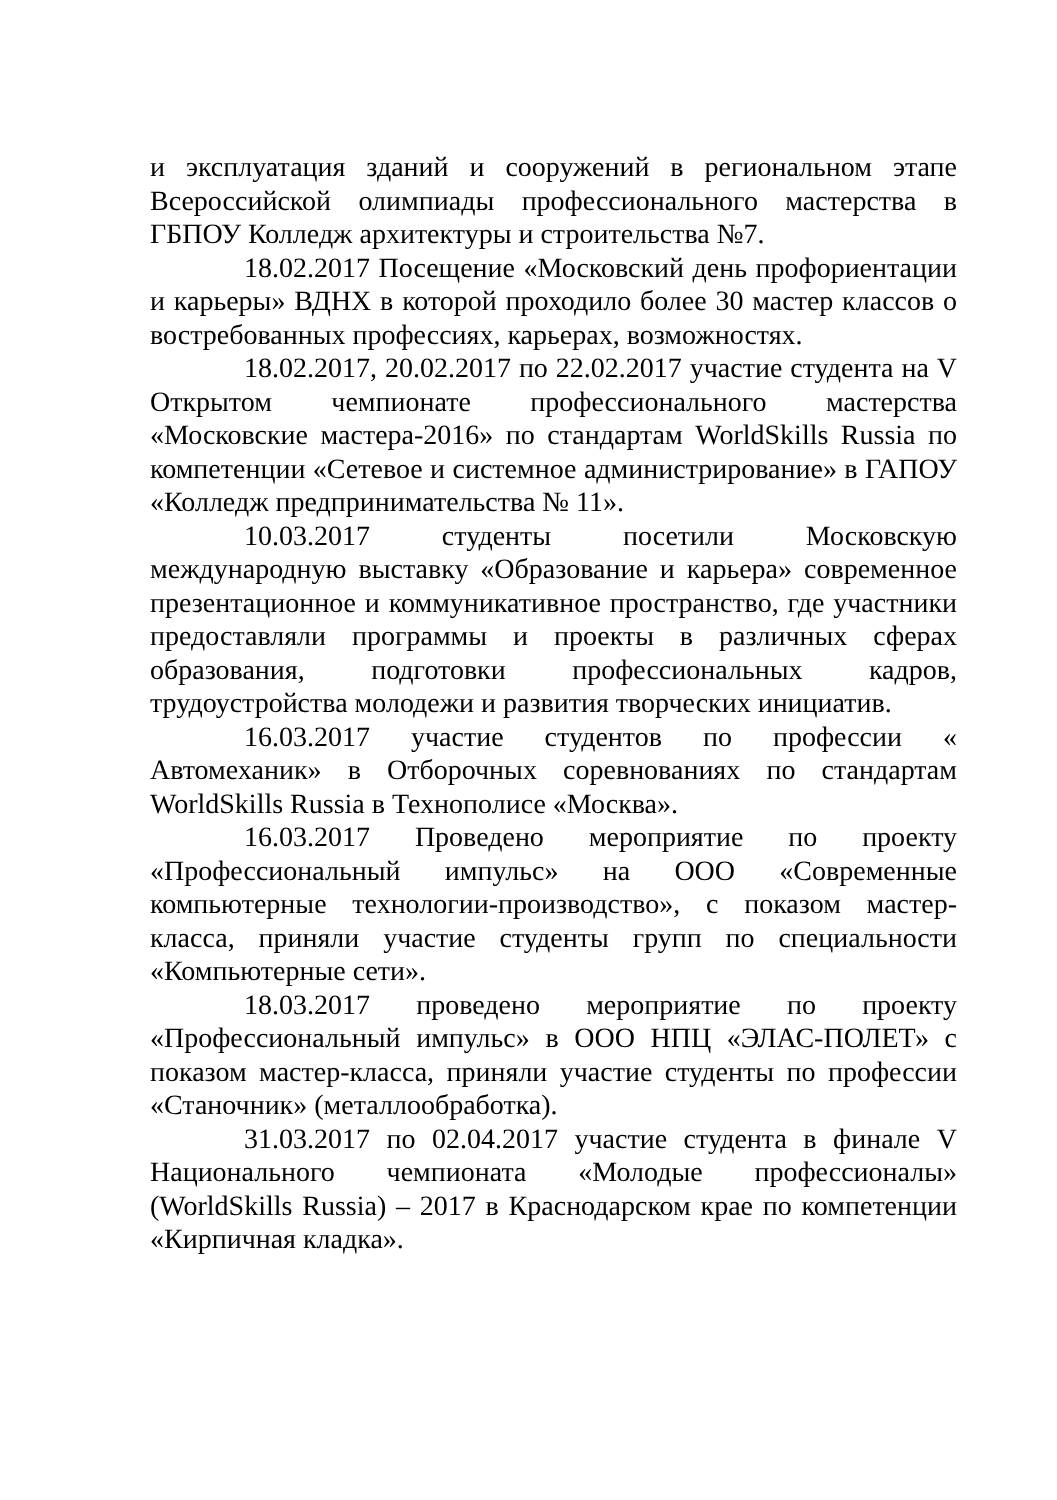и эксплуатация зданий и сооружений в региональном этапе Всероссийской олимпиады профессионального мастерства в ГБПОУ Колледж архитектуры и строительства №7.
18.02.2017 Посещение «Московский день профориентации и карьеры» ВДНХ в которой проходило более 30 мастер классов о востребованных профессиях, карьерах, возможностях.
18.02.2017, 20.02.2017 по 22.02.2017 участие студента на V Открытом чемпионате профессионального мастерства «Московские мастера-2016» по стандартам WorldSkills Russia по компетенции «Сетевое и системное администрирование» в ГАПОУ «Колледж предпринимательства № 11».
10.03.2017 студенты посетили Московскую международную выставку «Образование и карьера» современное презентационное и коммуникативное пространство, где участники предоставляли программы и проекты в различных сферах образования, подготовки профессиональных кадров, трудоустройства молодежи и развития творческих инициатив.
16.03.2017 участие студентов по профессии « Автомеханик» в Отборочных соревнованиях по стандартам WorldSkills Russia в Технополисе «Москва».
16.03.2017 Проведено мероприятие по проекту «Профессиональный импульс» на ООО «Современные компьютерные технологии-производство», с показом мастер-класса, приняли участие студенты групп по специальности «Компьютерные сети».
18.03.2017 проведено мероприятие по проекту «Профессиональный импульс» в ООО НПЦ «ЭЛАС-ПОЛЕТ» с показом мастер-класса, приняли участие студенты по профессии «Станочник» (металлообработка).
31.03.2017 по 02.04.2017 участие студента в финале V Национального чемпионата «Молодые профессионалы» (WorldSkills Russia) – 2017 в Краснодарском крае по компетенции «Кирпичная кладка».